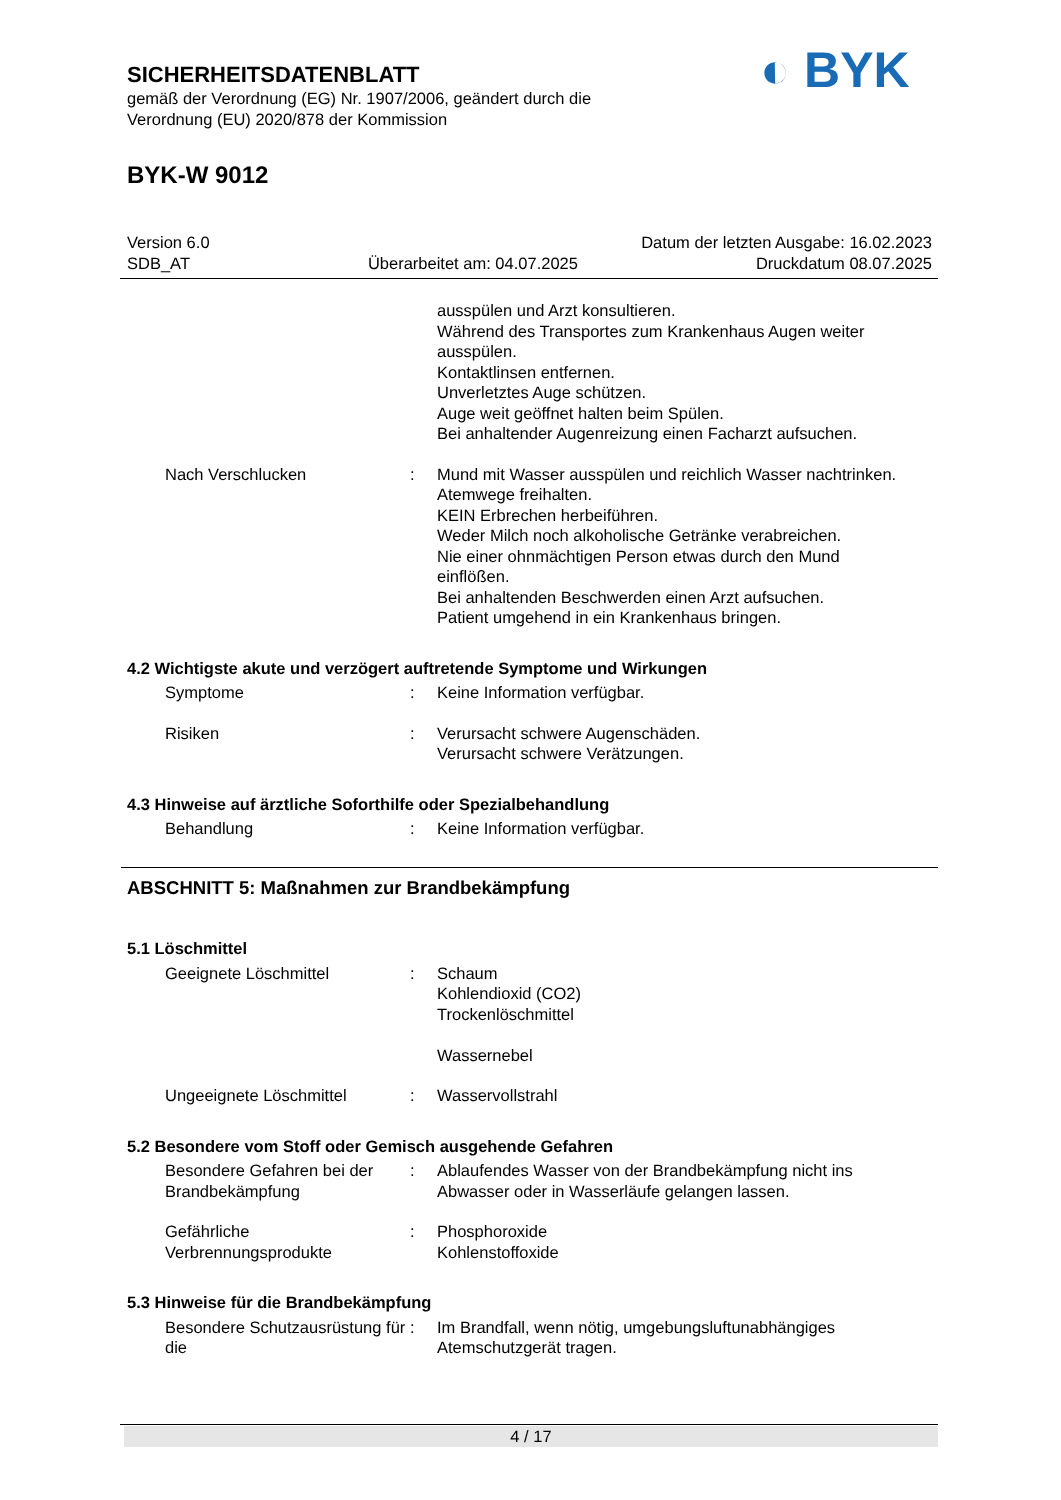SICHERHEITSDATENBLATT
gemäß der Verordnung (EG) Nr. 1907/2006, geändert durch die
Verordnung (EU) 2020/878 der Kommission
BYK-W 9012
◐ BYK
Version 6.0 Datum der letzten Ausgabe: 16.02.2023
SDB_AT Überarbeitet am: 04.07.2025 Druckdatum 08.07.2025
ausspülen und Arzt konsultieren.
Während des Transportes zum Krankenhaus Augen weiter ausspülen.
Kontaktlinsen entfernen.
Unverletztes Auge schützen.
Auge weit geöffnet halten beim Spülen.
Bei anhaltender Augenreizung einen Facharzt aufsuchen.
Nach Verschlucken : Mund mit Wasser ausspülen und reichlich Wasser nachtrinken.
Atemwege freihalten.
KEIN Erbrechen herbeiführen.
Weder Milch noch alkoholische Getränke verabreichen.
Nie einer ohnmächtigen Person etwas durch den Mund einflößen.
Bei anhaltenden Beschwerden einen Arzt aufsuchen.
Patient umgehend in ein Krankenhaus bringen.
4.2 Wichtigste akute und verzögert auftretende Symptome und Wirkungen
Symptome : Keine Information verfügbar.
Risiken : Verursacht schwere Augenschäden.
Verursacht schwere Verätzungen.
4.3 Hinweise auf ärztliche Soforthilfe oder Spezialbehandlung
Behandlung : Keine Information verfügbar.
ABSCHNITT 5: Maßnahmen zur Brandbekämpfung
5.1 Löschmittel
Geeignete Löschmittel : Schaum
Kohlendioxid (CO2)
Trockenlöschmittel
Wassernebel
Ungeeignete Löschmittel : Wasservollstrahl
5.2 Besondere vom Stoff oder Gemisch ausgehende Gefahren
Besondere Gefahren bei der Brandbekämpfung
: Ablaufendes Wasser von der Brandbekämpfung nicht ins Abwasser oder in Wasserläufe gelangen lassen.
Gefährliche Verbrennungsprodukte
: Phosphoroxide
Kohlenstoffoxide
5.3 Hinweise für die Brandbekämpfung
Besondere Schutzausrüstung für die
: Im Brandfall, wenn nötig, umgebungsluftunabhängiges Atemschutzgerät tragen.
4 / 17